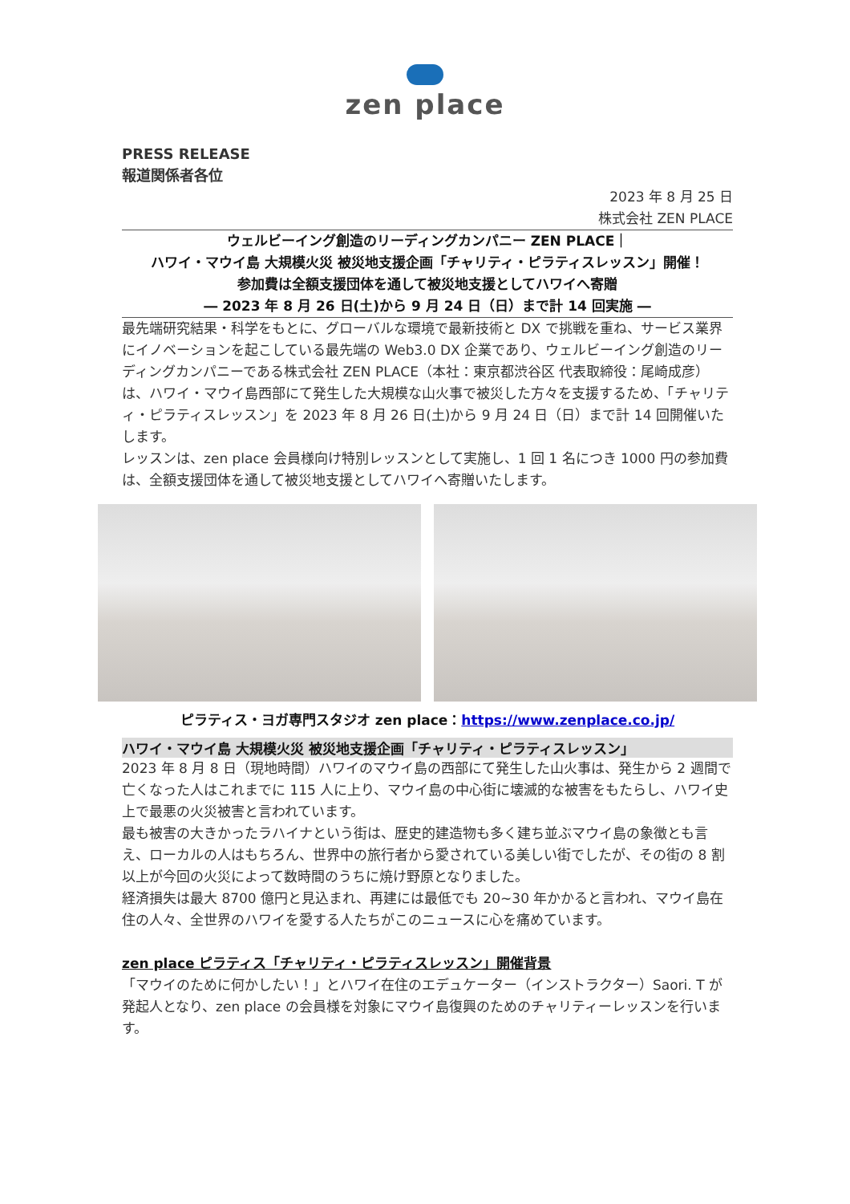zen place
PRESS RELEASE
報道関係者各位
2023 年 8 月 25 日
株式会社 ZEN PLACE
ウェルビーイング創造のリーディングカンパニー ZEN PLACE｜
ハワイ・マウイ島 大規模火災 被災地支援企画「チャリティ・ピラティスレッスン」開催！
参加費は全額支援団体を通して被災地支援としてハワイへ寄贈
― 2023 年 8 月 26 日(土)から 9 月 24 日（日）まで計 14 回実施 ―
最先端研究結果・科学をもとに、グローバルな環境で最新技術と DX で挑戦を重ね、サービス業界にイノベーションを起こしている最先端の Web3.0 DX 企業であり、ウェルビーイング創造のリーディングカンパニーである株式会社 ZEN PLACE（本社：東京都渋谷区 代表取締役：尾崎成彦）は、ハワイ・マウイ島西部にて発生した大規模な山火事で被災した方々を支援するため、「チャリティ・ピラティスレッスン」を 2023 年 8 月 26 日(土)から 9 月 24 日（日）まで計 14 回開催いたします。
レッスンは、zen place 会員様向け特別レッスンとして実施し、1 回 1 名につき 1000 円の参加費は、全額支援団体を通して被災地支援としてハワイへ寄贈いたします。
ピラティス・ヨガ専門スタジオ zen place：https://www.zenplace.co.jp/
ハワイ・マウイ島 大規模火災 被災地支援企画「チャリティ・ピラティスレッスン」
2023 年 8 月 8 日（現地時間）ハワイのマウイ島の西部にて発生した山火事は、発生から 2 週間で亡くなった人はこれまでに 115 人に上り、マウイ島の中心街に壊滅的な被害をもたらし、ハワイ史上で最悪の火災被害と言われています。
最も被害の大きかったラハイナという街は、歴史的建造物も多く建ち並ぶマウイ島の象徴とも言え、ローカルの人はもちろん、世界中の旅行者から愛されている美しい街でしたが、その街の 8 割以上が今回の火災によって数時間のうちに焼け野原となりました。
経済損失は最大 8700 億円と見込まれ、再建には最低でも 20~30 年かかると言われ、マウイ島在住の人々、全世界のハワイを愛する人たちがこのニュースに心を痛めています。
zen place ピラティス「チャリティ・ピラティスレッスン」開催背景
「マウイのために何かしたい！」とハワイ在住のエデュケーター（インストラクター）Saori. T が発起人となり、zen place の会員様を対象にマウイ島復興のためのチャリティーレッスンを行います。